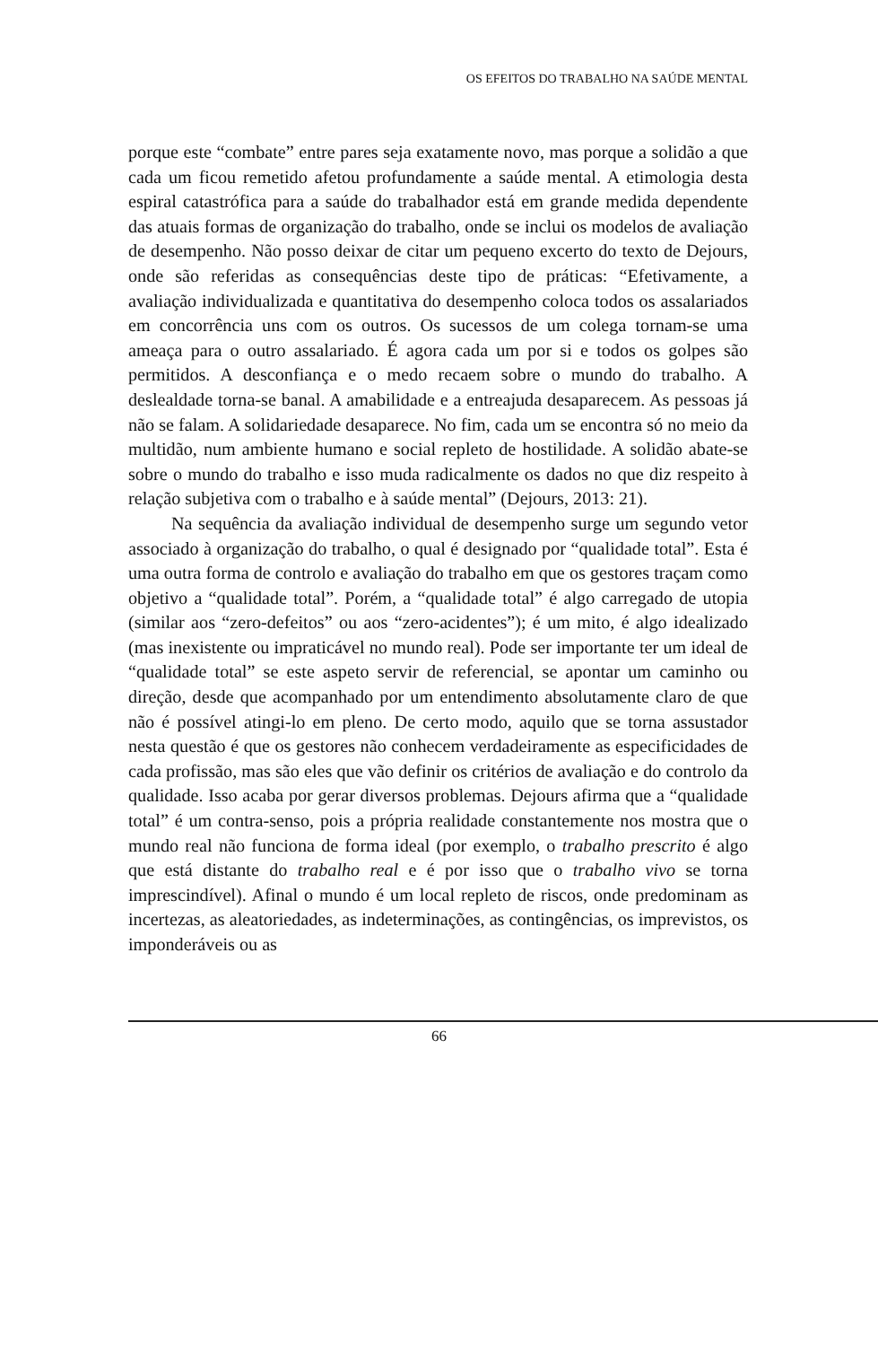OS EFEITOS DO TRABALHO NA SAÚDE MENTAL
porque este “combate” entre pares seja exatamente novo, mas porque a solidão a que cada um ficou remetido afetou profundamente a saúde mental. A etimologia desta espiral catastrófica para a saúde do trabalhador está em grande medida dependente das atuais formas de organização do trabalho, onde se inclui os modelos de avaliação de desempenho. Não posso deixar de citar um pequeno excerto do texto de Dejours, onde são referidas as consequências deste tipo de práticas: “Efetivamente, a avaliação individualizada e quantitativa do desempenho coloca todos os assalariados em concorrência uns com os outros. Os sucessos de um colega tornam-se uma ameaça para o outro assalariado. É agora cada um por si e todos os golpes são permitidos. A desconfiança e o medo recaem sobre o mundo do trabalho. A deslealdade torna-se banal. A amabilidade e a entreajuda desaparecem. As pessoas já não se falam. A solidariedade desaparece. No fim, cada um se encontra só no meio da multidão, num ambiente humano e social repleto de hostilidade. A solidão abate-se sobre o mundo do trabalho e isso muda radicalmente os dados no que diz respeito à relação subjetiva com o trabalho e à saúde mental” (Dejours, 2013: 21).
Na sequência da avaliação individual de desempenho surge um segundo vetor associado à organização do trabalho, o qual é designado por “qualidade total”. Esta é uma outra forma de controlo e avaliação do trabalho em que os gestores traçam como objetivo a “qualidade total”. Porém, a “qualidade total” é algo carregado de utopia (similar aos “zero-defeitos” ou aos “zero-acidentes”); é um mito, é algo idealizado (mas inexistente ou impraticável no mundo real). Pode ser importante ter um ideal de “qualidade total” se este aspeto servir de referencial, se apontar um caminho ou direção, desde que acompanhado por um entendimento absolutamente claro de que não é possível atingi-lo em pleno. De certo modo, aquilo que se torna assustador nesta questão é que os gestores não conhecem verdadeiramente as especificidades de cada profissão, mas são eles que vão definir os critérios de avaliação e do controlo da qualidade. Isso acaba por gerar diversos problemas. Dejours afirma que a “qualidade total” é um contra-senso, pois a própria realidade constantemente nos mostra que o mundo real não funciona de forma ideal (por exemplo, o trabalho prescrito é algo que está distante do trabalho real e é por isso que o trabalho vivo se torna imprescindível). Afinal o mundo é um local repleto de riscos, onde predominam as incertezas, as aleatoriedades, as indeterminações, as contingências, os imprevistos, os imponderáveis ou as
66